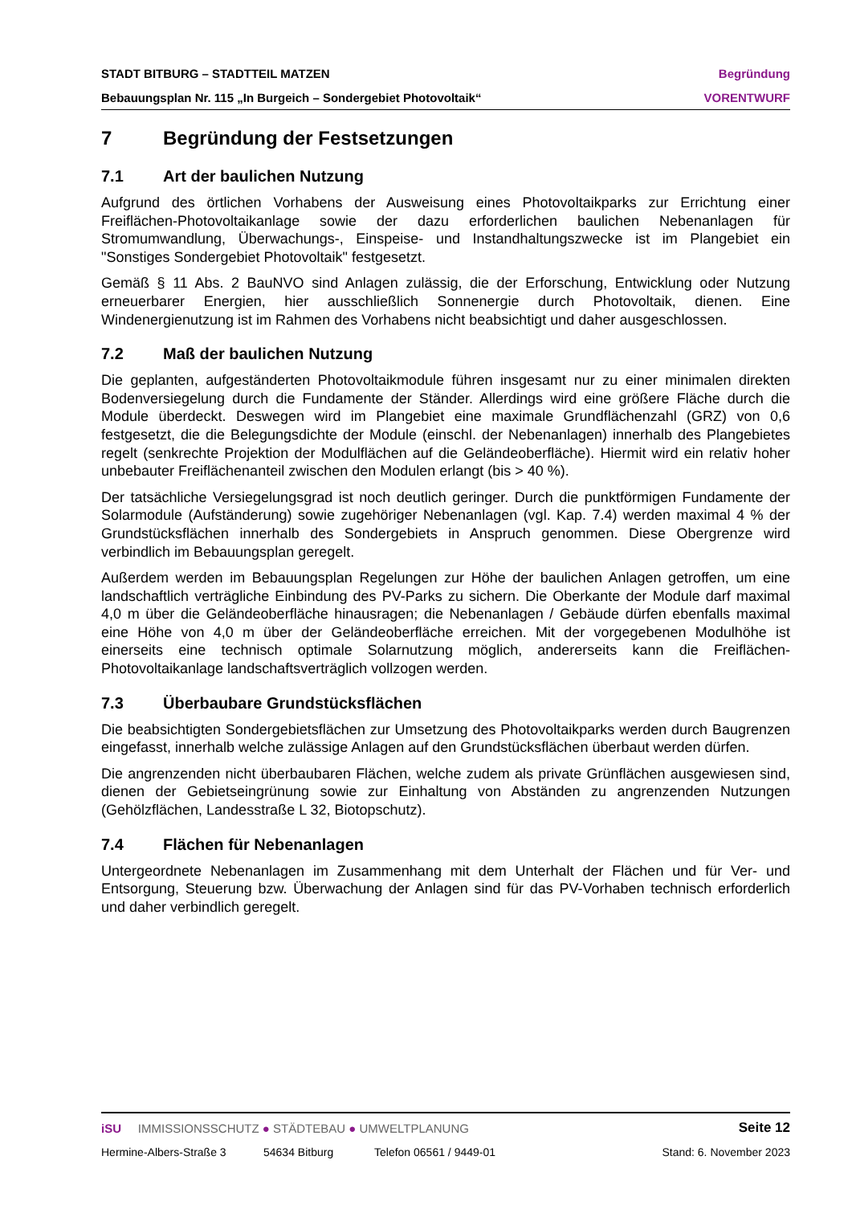STADT BITBURG – STADTTEIL MATZEN Begründung
Bebauungsplan Nr. 115 „In Burgeich – Sondergebiet Photovoltaik“VORENTWURF
7 Begründung der Festsetzungen
7.1 Art der baulichen Nutzung
Aufgrund des örtlichen Vorhabens der Ausweisung eines Photovoltaikparks zur Errichtung einer Freiflächen-Photovoltaikanlage sowie der dazu erforderlichen baulichen Nebenanlagen für Stromumwandlung, Überwachungs-, Einspeise- und Instandhaltungszwecke ist im Plangebiet ein "Sonstiges Sondergebiet Photovoltaik" festgesetzt.
Gemäß § 11 Abs. 2 BauNVO sind Anlagen zulässig, die der Erforschung, Entwicklung oder Nutzung erneuerbarer Energien, hier ausschließlich Sonnenergie durch Photovoltaik, dienen. Eine Windenergienutzung ist im Rahmen des Vorhabens nicht beabsichtigt und daher ausgeschlossen.
7.2 Maß der baulichen Nutzung
Die geplanten, aufgeständerten Photovoltaikmodule führen insgesamt nur zu einer minimalen direkten Bodenversiegelung durch die Fundamente der Ständer. Allerdings wird eine größere Fläche durch die Module überdeckt. Deswegen wird im Plangebiet eine maximale Grundflächenzahl (GRZ) von 0,6 festgesetzt, die die Belegungsdichte der Module (einschl. der Nebenanlagen) innerhalb des Plangebietes regelt (senkrechte Projektion der Modulflächen auf die Geländeoberfläche). Hiermit wird ein relativ hoher unbebauter Freiflächenanteil zwischen den Modulen erlangt (bis > 40 %).
Der tatsächliche Versiegelungsgrad ist noch deutlich geringer. Durch die punktförmigen Fundamente der Solarmodule (Aufständerung) sowie zugehöriger Nebenanlagen (vgl. Kap. 7.4) werden maximal 4 % der Grundstücksflächen innerhalb des Sondergebiets in Anspruch genommen. Diese Obergrenze wird verbindlich im Bebauungsplan geregelt.
Außerdem werden im Bebauungsplan Regelungen zur Höhe der baulichen Anlagen getroffen, um eine landschaftlich verträgliche Einbindung des PV-Parks zu sichern. Die Oberkante der Module darf maximal 4,0 m über die Geländeoberfläche hinausragen; die Nebenanlagen / Gebäude dürfen ebenfalls maximal eine Höhe von 4,0 m über der Geländeoberfläche erreichen. Mit der vorgegebenen Modulhöhe ist einerseits eine technisch optimale Solarnutzung möglich, andererseits kann die Freiflächen-Photovoltaikanlage landschaftsverträglich vollzogen werden.
7.3 Überbaubare Grundstücksflächen
Die beabsichtigten Sondergebietsflächen zur Umsetzung des Photovoltaikparks werden durch Baugrenzen eingefasst, innerhalb welche zulässige Anlagen auf den Grundstücksflächen überbaut werden dürfen.
Die angrenzenden nicht überbaubaren Flächen, welche zudem als private Grünflächen ausgewiesen sind, dienen der Gebietseingrünung sowie zur Einhaltung von Abständen zu angrenzenden Nutzungen (Gehölzflächen, Landesstraße L 32, Biotopschutz).
7.4 Flächen für Nebenanlagen
Untergeordnete Nebenanlagen im Zusammenhang mit dem Unterhalt der Flächen und für Ver- und Entsorgung, Steuerung bzw. Überwachung der Anlagen sind für das PV-Vorhaben technisch erforderlich und daher verbindlich geregelt.
iSU IMMISSIONSSCHUTZ ● STÄDTEBAU ● UMWELTPLANUNG Seite 12
Hermine-Albers-Straße 3 54634 Bitburg Telefon 06561 / 9449-01 Stand: 6. November 2023